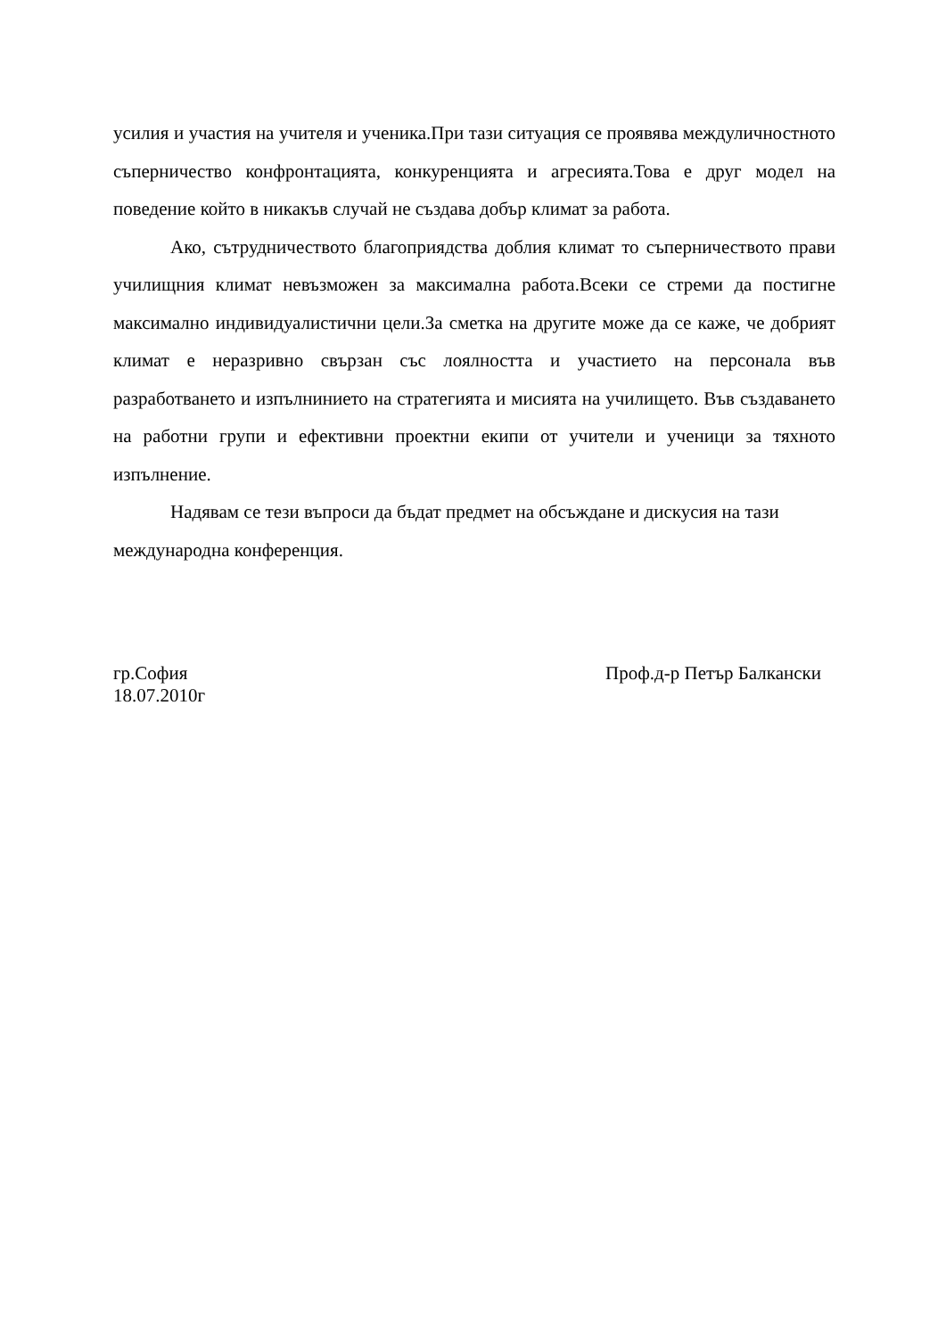усилия и участия на учителя и ученика.При тази ситуация се проявява междуличностното съперничество конфронтацията, конкуренцията и агресията.Това е друг модел на поведение който в никакъв случай не създава добър климат за работа.
Ако, сътрудничеството благоприядства доблия климат то съперничеството прави училищния климат невъзможен за максимална работа.Всеки се стреми да постигне максимално индивидуалистични цели.За сметка на другите може да се каже, че добрият климат е неразривно свързан със лоялността и участието на персонала във разработването и изпълнинието на стратегията и мисията на училището. Във създаването на работни групи и ефективни проектни екипи от учители и ученици за тяхното изпълнение.
Надявам се тези въпроси да бъдат предмет на обсъждане и дискусия на тази международна конференция.
гр.София
18.07.2010г
Проф.д-р Петър Балкански